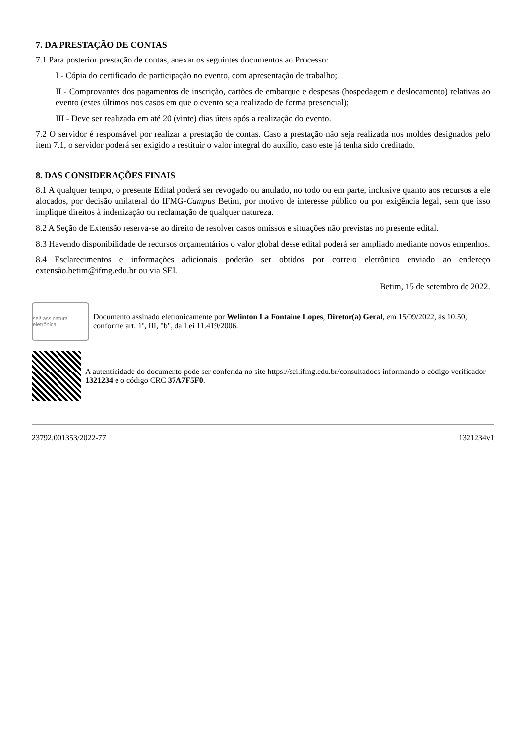7. DA PRESTAÇÃO DE CONTAS
7.1 Para posterior prestação de contas, anexar os seguintes documentos ao Processo:
I - Cópia do certificado de participação no evento, com apresentação de trabalho;
II - Comprovantes dos pagamentos de inscrição, cartões de embarque e despesas (hospedagem e deslocamento) relativas ao evento (estes últimos nos casos em que o evento seja realizado de forma presencial);
III - Deve ser realizada em até 20 (vinte) dias úteis após a realização do evento.
7.2 O servidor é responsável por realizar a prestação de contas. Caso a prestação não seja realizada nos moldes designados pelo item 7.1, o servidor poderá ser exigido a restituir o valor integral do auxílio, caso este já tenha sido creditado.
8. DAS CONSIDERAÇÕES FINAIS
8.1 A qualquer tempo, o presente Edital poderá ser revogado ou anulado, no todo ou em parte, inclusive quanto aos recursos a ele alocados, por decisão unilateral do IFMG-Campus Betim, por motivo de interesse público ou por exigência legal, sem que isso implique direitos à indenização ou reclamação de qualquer natureza.
8.2 A Seção de Extensão reserva-se ao direito de resolver casos omissos e situações não previstas no presente edital.
8.3 Havendo disponibilidade de recursos orçamentários o valor global desse edital poderá ser ampliado mediante novos empenhos.
8.4 Esclarecimentos e informações adicionais poderão ser obtidos por correio eletrônico enviado ao endereço extensão.betim@ifmg.edu.br ou via SEI.
Betim, 15 de setembro de 2022.
sei! assinatura eletrônica
Documento assinado eletronicamente por Welinton La Fontaine Lopes, Diretor(a) Geral, em 15/09/2022, às 10:50, conforme art. 1º, III, "b", da Lei 11.419/2006.
A autenticidade do documento pode ser conferida no site https://sei.ifmg.edu.br/consultadocs informando o código verificador 1321234 e o código CRC 37A7F5F0.
23792.001353/2022-77 1321234v1